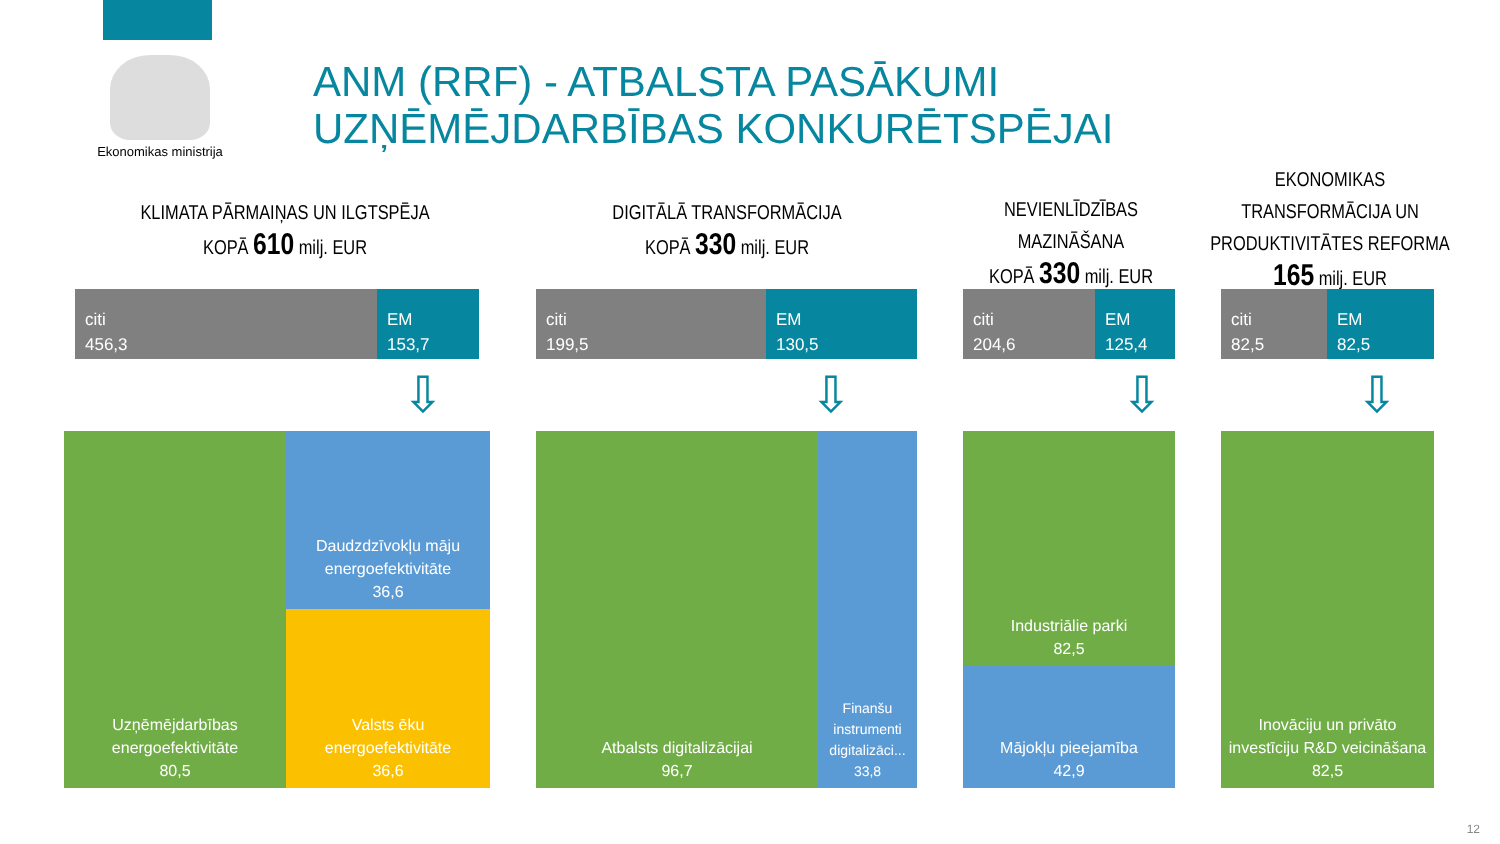Ekonomikas ministrija
ANM (RRF) - ATBALSTA PASĀKUMI UZŅĒMĒJDARBĪBAS KONKURĒTSPĒJAI
KLIMATA PĀRMAIŅAS UN ILGTSPĒJA
KOPĀ 610 milj. EUR
DIGITĀLĀ TRANSFORMĀCIJA
KOPĀ 330 milj. EUR
NEVIENLĪDZĪBAS MAZINĀŠANA
KOPĀ 330 milj. EUR
EKONOMIKAS TRANSFORMĀCIJA UN PRODUKTIVITĀTES REFORMA
165 milj. EUR
citi
456,3
EM
153,7
citi
199,5
EM
130,5
citi
204,6
EM
125,4
citi
82,5
EM
82,5
⇩ ⇩ ⇩ ⇩
Uzņēmējdarbības energoefektivitāte
80,5
Daudzdzīvokļu māju energoefektivitāte
36,6
Valsts ēku energoefektivitāte
36,6
Atbalsts digitalizācijai
96,7
Finanšu instrumenti digitalizāci...
33,8
Industriālie parki
82,5
Mājokļu pieejamība
42,9
Inovāciju un privāto investīciju R&D veicināšana
82,5
12